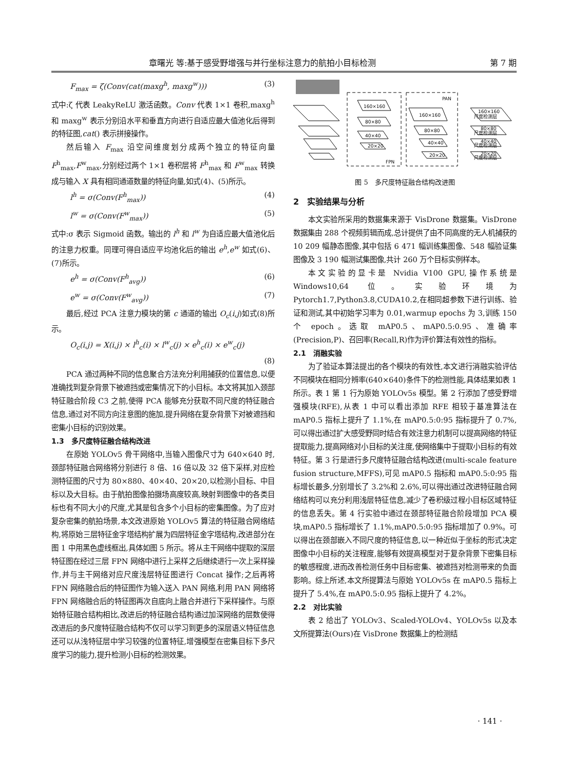章曙光 等:基于感受野增强与并行坐标注意力的航拍小目标检测 第 7 期
F<sub>max</sub> = ζ(Conv(cat(maxg<sup>h</sup>, maxg<sup>w</sup>))) (3)
式中:ζ 代表 LeakyReLU 激活函数。Conv 代表 1×1 卷积,maxg<sup>h</sup> 和 maxg<sup>w</sup> 表示分别沿水平和垂直方向进行自适应最大值池化后得到的特征图,cat() 表示拼接操作。
然后输入 F<sub>max</sub> 沿空间维度划分成两个独立的特征向量 F<sup>h</sup><sub>max</sub>,F<sup>w</sup><sub>max</sub>,分别经过两个 1×1 卷积层将 F<sup>h</sup><sub>max</sub> 和 F<sup>w</sup><sub>max</sub> 转换成与输入 X 具有相同通道数量的特征向量,如式(4)、(5)所示。
l<sup>h</sup> = σ(Conv(F<sup>h</sup><sub>max</sub>)) (4)
l<sup>w</sup> = σ(Conv(F<sup>w</sup><sub>max</sub>)) (5)
式中:σ 表示 Sigmoid 函数。输出的 l<sup>h</sup> 和 l<sup>w</sup> 为自适应最大值池化后的注意力权重。同理可得自适应平均池化后的输出 e<sup>h</sup>,e<sup>w</sup> 如式(6)、(7)所示。
e<sup>h</sup> = σ(Conv(F<sup>h</sup><sub>avg</sub>)) (6)
e<sup>w</sup> = σ(Conv(F<sup>w</sup><sub>avg</sub>)) (7)
最后,经过 PCA 注意力模块的第 c 通道的输出 O<sub>c</sub>(i,j)如式(8)所示。
O<sub>c</sub>(i,j) = X(i,j) × l<sup>h</sup><sub>c</sub>(i) × l<sup>w</sup><sub>c</sub>(j) × e<sup>h</sup><sub>c</sub>(i) × e<sup>w</sup><sub>c</sub>(j)
(8)
PCA 通过两种不同的信息聚合方法充分利用捕获的位置信息,以便准确找到复杂背景下被遮挡或密集情况下的小目标。本文将其加入颈部特征融合阶段 C3 之前,使得 PCA 能够充分获取不同尺度的特征融合信息,通过对不同方向注意图的施加,提升网络在复杂背景下对被遮挡和密集小目标的识别效果。
1.3　多尺度特征融合结构改进
在原始 YOLOv5 骨干网络中,当输入图像尺寸为 640×640 时,颈部特征融合网络将分别进行 8 倍、16 倍以及 32 倍下采样,对应检测特征图的尺寸为 80×880、40×40、20×20,以检测小目标、中目标以及大目标。由于航拍图像拍摄场高度较高,映射到图像中的各类目标也有不同大小的尺度,尤其是包含多个小目标的密集图像。为了应对复杂密集的航拍场景,本文改进原始 YOLOv5 算法的特征融合网络结构,将原始三层特征金字塔结构扩展为四层特征金字塔结构,改进部分在图 1 中用黑色虚线框出,具体如图 5 所示。将从主干网络中提取的深层特征图在经过三层 FPN 网络中进行上采样之后继续进行一次上采样操作,并与主干网络对应尺度浅层特征图进行 Concat 操作;之后再将 FPN 网络融合后的特征图作为输入送入 PAN 网络,利用 PAN 网络将 FPN 网络融合后的特征图再次自底向上融合并进行下采样操作。与原始特征融合结构相比,改进后的特征融合结构通过加深网络的层数使得改进后的多尺度特征融合结构不仅可以学习到更多的深层语义特征信息还可以从浅特征层中学习较强的位置特征,增强模型在密集目标下多尺度学习的能力,提升检测小目标的检测效果。
160×160
80×80
40×40
20×20
160×160
80×80
40×40
20×20
PAN
FPN
160×160
尺度检测层
80×80
尺度检测层
40×40
尺度检测层
20×20
尺度检测层
图 5　多尺度特征融合结构改进图
2　实验结果与分析
本文实验所采用的数据集来源于 VisDrone 数据集。VisDrone 数据集由 288 个视频剪辑而成,总计提供了由不同高度的无人机捕获的 10 209 幅静态图像,其中包括 6 471 幅训练集图像、548 幅验证集图像及 3 190 幅测试集图像,共计 260 万个目标实例样本。
本文实验的显卡是 Nvidia V100 GPU,操作系统是 Windows10,64 位。实验环境为 Pytorch1.7,Python3.8,CUDA10.2,在相同超参数下进行训练、验证和测试,其中初始学习率为 0.01,warmup epochs 为 3,训练 150 个 epoch。选取 mAP0.5、mAP0.5:0.95、准确率(Precision,P)、召回率(Recall,R)作为评价算法有效性的指标。
2.1　消融实验
为了验证本算法提出的各个模块的有效性,本文进行消融实验评估不同模块在相同分辨率(640×640)条件下的检测性能,具体结果如表 1 所示。表 1 第 1 行为原始 YOLOv5s 模型。第 2 行添加了感受野增强模块(RFE),从表 1 中可以看出添加 RFE 相较于基准算法在 mAP0.5 指标上提升了 1.1%,在 mAP0.5:0:95 指标提升了 0.7%,可以得出通过扩大感受野同时结合有效注意力机制可以提高网络的特征提取能力,提高网络对小目标的关注度,使网络集中于提取小目标的有效特征。第 3 行是进行多尺度特征融合结构改进(multi-scale feature fusion structure,MFFS),可见 mAP0.5 指标和 mAP0.5:0:95 指标增长最多,分别增长了 3.2%和 2.6%,可以得出通过改进特征融合网络结构可以充分利用浅层特征信息,减少了卷积级过程小目标区域特征的信息丢失。第 4 行实验中通过在颈部特征融合阶段增加 PCA 模块,mAP0.5 指标增长了 1.1%,mAP0.5:0:95 指标增加了 0.9%。可以得出在颈部嵌入不同尺度的特征信息,以一种近似于坐标的形式决定图像中小目标的关注程度,能够有效提高模型对于复杂背景下密集目标的敏感程度,进而改善检测任务中目标密集、被遮挡对检测带来的负面影响。综上所述,本文所提算法与原始 YOLOv5s 在 mAP0.5 指标上提升了 5.4%,在 mAP0.5:0.95 指标上提升了 4.2%。
2.2　对比实验
表 2 给出了 YOLOv3、Scaled-YOLOv4、YOLOv5s 以及本文所提算法(Ours)在 VisDrone 数据集上的检测结
· 141 ·